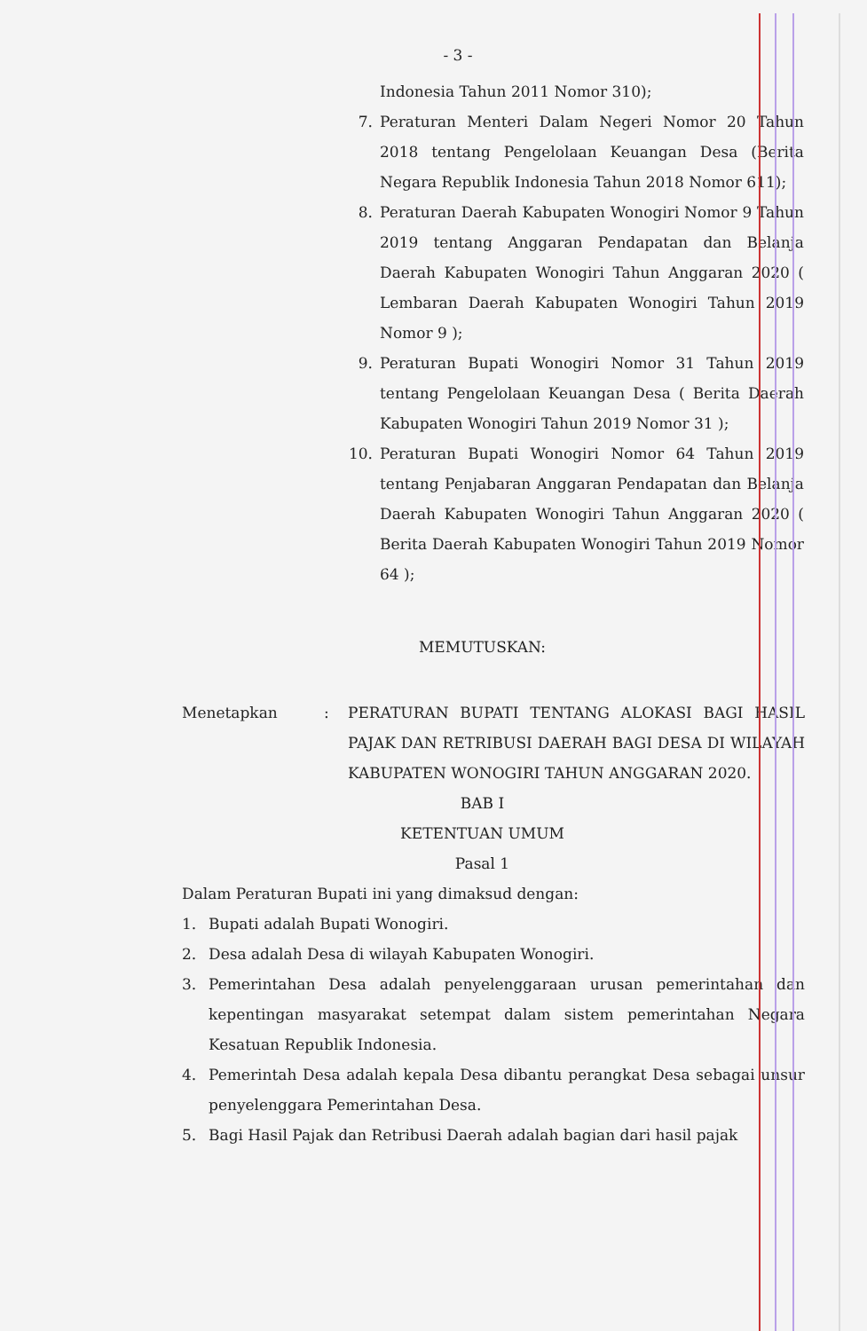- 3 -
Indonesia Tahun 2011 Nomor 310);
7. Peraturan Menteri Dalam Negeri Nomor 20 Tahun 2018 tentang Pengelolaan Keuangan Desa (Berita Negara Republik Indonesia Tahun 2018 Nomor 611);
8. Peraturan Daerah Kabupaten Wonogiri Nomor 9 Tahun 2019 tentang Anggaran Pendapatan dan Belanja Daerah Kabupaten Wonogiri Tahun Anggaran 2020 ( Lembaran Daerah Kabupaten Wonogiri Tahun 2019 Nomor 9 );
9. Peraturan Bupati Wonogiri Nomor 31 Tahun 2019 tentang Pengelolaan Keuangan Desa ( Berita Daerah Kabupaten Wonogiri Tahun 2019 Nomor 31 );
10. Peraturan Bupati Wonogiri Nomor 64 Tahun 2019 tentang Penjabaran Anggaran Pendapatan dan Belanja Daerah Kabupaten Wonogiri Tahun Anggaran 2020 ( Berita Daerah Kabupaten Wonogiri Tahun 2019 Nomor 64 );
MEMUTUSKAN:
Menetapkan: PERATURAN BUPATI TENTANG ALOKASI BAGI HASIL PAJAK DAN RETRIBUSI DAERAH BAGI DESA DI WILAYAH KABUPATEN WONOGIRI TAHUN ANGGARAN 2020.
BAB I
KETENTUAN UMUM
Pasal 1
Dalam Peraturan Bupati ini yang dimaksud dengan:
1. Bupati adalah Bupati Wonogiri.
2. Desa adalah Desa di wilayah Kabupaten Wonogiri.
3. Pemerintahan Desa adalah penyelenggaraan urusan pemerintahan dan kepentingan masyarakat setempat dalam sistem pemerintahan Negara Kesatuan Republik Indonesia.
4. Pemerintah Desa adalah kepala Desa dibantu perangkat Desa sebagai unsur penyelenggara Pemerintahan Desa.
5. Bagi Hasil Pajak dan Retribusi Daerah adalah bagian dari hasil pajak